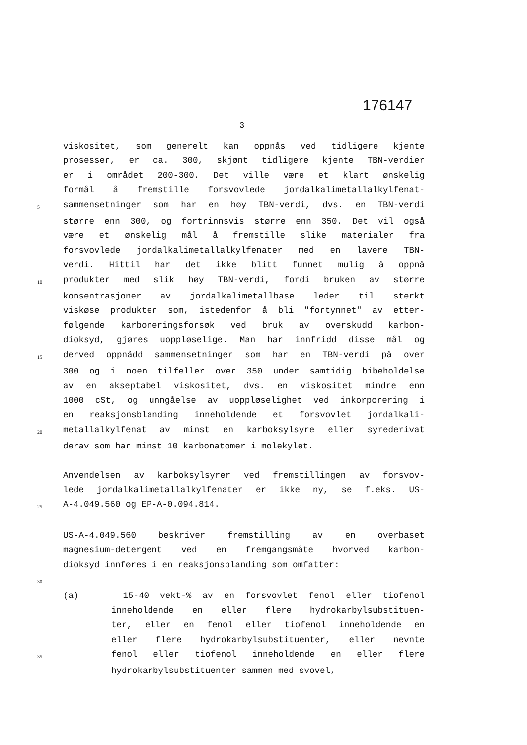176147
3
viskositet, som generelt kan oppnås ved tidligere kjente
prosesser, er ca. 300, skjønt tidligere kjente TBN-verdier
er i området 200-300. Det ville være et klart ønskelig
formål å fremstille forsvovlede jordalkalimetallalkylfenat-
5 sammensetninger som har en høy TBN-verdi, dvs. en TBN-verdi
større enn 300, og fortrinnsvis større enn 350. Det vil også
være et ønskelig mål å fremstille slike materialer fra
forsvovlede jordalkalimetallalkylfenater med en lavere TBN-
verdi. Hittil har det ikke blitt funnet mulig å oppnå
10 produkter med slik høy TBN-verdi, fordi bruken av større
konsentrasjoner av jordalkalimetallbase leder til sterkt
viskøse produkter som, istedenfor å bli "fortynnet" av etter-
følgende karboneringsforsøk ved bruk av overskudd karbon-
dioksyd, gjøres uoppløselige. Man har innfridd disse mål og
15 derved oppnådd sammensetninger som har en TBN-verdi på over
300 og i noen tilfeller over 350 under samtidig bibeholdelse
av en akseptabel viskositet, dvs. en viskositet mindre enn
1000 cSt, og unngåelse av uoppløselighet ved inkorporering i
en reaksjonsblanding inneholdende et forsvovlet jordalkali-
20 metallalkylfenat av minst en karboksylsyre eller syrederivat
derav som har minst 10 karbonatomer i molekylet.
Anvendelsen av karboksylsyrer ved fremstillingen av forsvov-
lede jordalkalimetallalkylfenater er ikke ny, se f.eks. US-
25 A-4.049.560 og EP-A-0.094.814.
US-A-4.049.560 beskriver fremstilling av en overbaset
magnesium-detergent ved en fremgangsmåte hvorved karbon-
dioksyd innføres i en reaksjonsblanding som omfatter:
30
(a) 15-40 vekt-% av en forsvovlet fenol eller tiofenol
inneholdende en eller flere hydrokarbylsubstituen-
ter, eller en fenol eller tiofenol inneholdende en
eller flere hydrokarbylsubstituenter, eller nevnte
35 fenol eller tiofenol inneholdende en eller flere
hydrokarbylsubstituenter sammen med svovel,